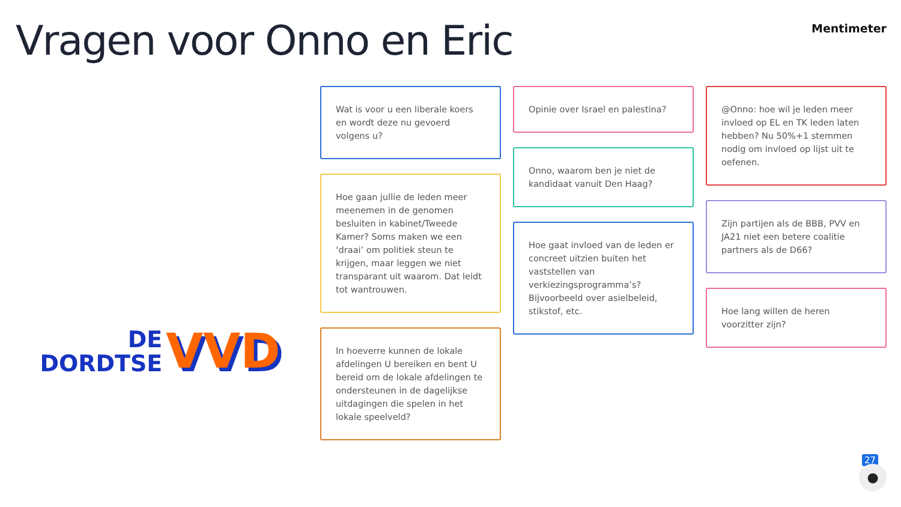Vragen voor Onno en Eric
Mentimeter
DE
DORDTSE
VVD
Wat is voor u een liberale koers en wordt deze nu gevoerd volgens u?
Hoe gaan jullie de leden meer meenemen in de genomen besluiten in kabinet/Tweede Kamer? Soms maken we een ‘draai’ om politiek steun te krijgen, maar leggen we niet transparant uit waarom. Dat leidt tot wantrouwen.
In hoeverre kunnen de lokale afdelingen U bereiken en bent U bereid om de lokale afdelingen te ondersteunen in de dagelijkse uitdagingen die spelen in het lokale speelveld?
Opinie over Israel en palestina?
Onno, waarom ben je niet de kandidaat vanuit Den Haag?
Hoe gaat invloed van de leden er concreet uitzien buiten het vaststellen van verkiezingsprogramma’s? Bijvoorbeeld over asielbeleid, stikstof, etc.
@Onno: hoe wil je leden meer invloed op EL en TK leden laten hebben? Nu 50%+1 stemmen nodig om invloed op lijst uit te oefenen.
Zijn partijen als de BBB, PVV en JA21 niet een betere coalitie partners als de D66?
Hoe lang willen de heren voorzitter zijn?
27
●